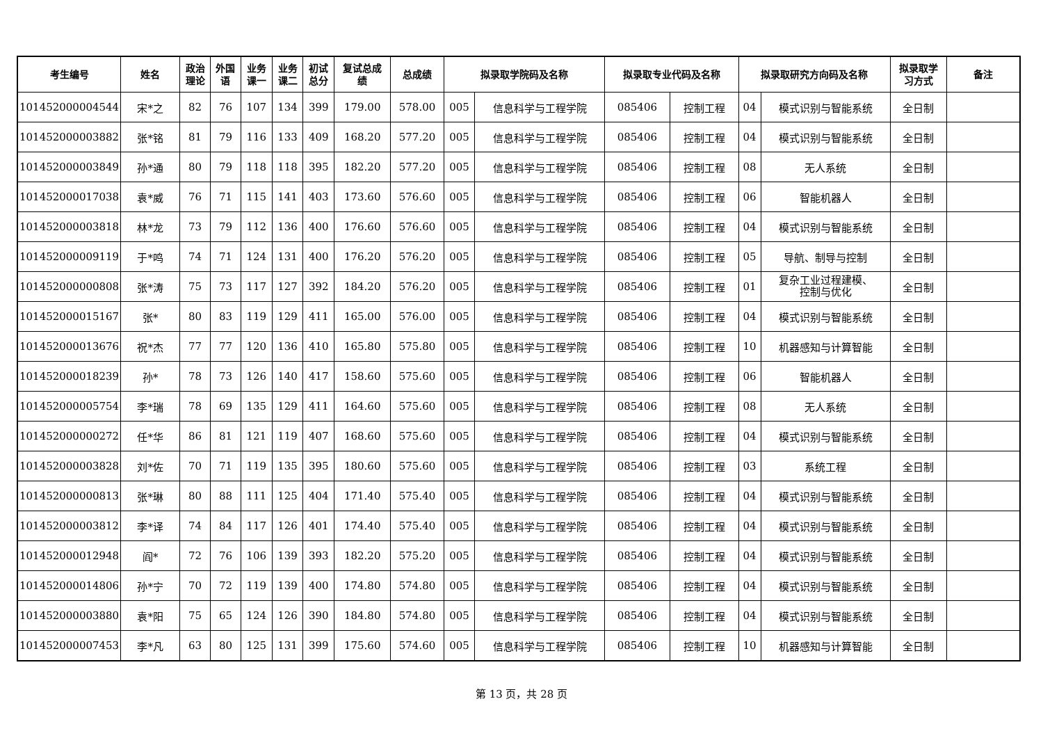| 考生编号 | 姓名 | 政治 理论 | 外国 语 | 业务 课一 | 业务 课二 | 初试 总分 | 复试总成 绩 | 总成绩 | 拟录取学院码及名称 | | 拟录取专业代码及名称 | | 拟录取研究方向码及名称 | | 拟录取学 习方式 | 备注 |
| --- | --- | --- | --- | --- | --- | --- | --- | --- | --- | --- | --- | --- | --- | --- | --- | --- |
| 101452000004544 | 宋*之 | 82 | 76 | 107 | 134 | 399 | 179.00 | 578.00 | 005 | 信息科学与工程学院 | 085406 | 控制工程 | 04 | 模式识别与智能系统 | 全日制 | |
| 101452000003882 | 张*铭 | 81 | 79 | 116 | 133 | 409 | 168.20 | 577.20 | 005 | 信息科学与工程学院 | 085406 | 控制工程 | 04 | 模式识别与智能系统 | 全日制 | |
| 101452000003849 | 孙*通 | 80 | 79 | 118 | 118 | 395 | 182.20 | 577.20 | 005 | 信息科学与工程学院 | 085406 | 控制工程 | 08 | 无人系统 | 全日制 | |
| 101452000017038 | 袁*威 | 76 | 71 | 115 | 141 | 403 | 173.60 | 576.60 | 005 | 信息科学与工程学院 | 085406 | 控制工程 | 06 | 智能机器人 | 全日制 | |
| 101452000003818 | 林*龙 | 73 | 79 | 112 | 136 | 400 | 176.60 | 576.60 | 005 | 信息科学与工程学院 | 085406 | 控制工程 | 04 | 模式识别与智能系统 | 全日制 | |
| 101452000009119 | 于*鸣 | 74 | 71 | 124 | 131 | 400 | 176.20 | 576.20 | 005 | 信息科学与工程学院 | 085406 | 控制工程 | 05 | 导航、制导与控制 | 全日制 | |
| 101452000000808 | 张*涛 | 75 | 73 | 117 | 127 | 392 | 184.20 | 576.20 | 005 | 信息科学与工程学院 | 085406 | 控制工程 | 01 | 复杂工业过程建模、 控制与优化 | 全日制 | |
| 101452000015167 | 张* | 80 | 83 | 119 | 129 | 411 | 165.00 | 576.00 | 005 | 信息科学与工程学院 | 085406 | 控制工程 | 04 | 模式识别与智能系统 | 全日制 | |
| 101452000013676 | 祝*杰 | 77 | 77 | 120 | 136 | 410 | 165.80 | 575.80 | 005 | 信息科学与工程学院 | 085406 | 控制工程 | 10 | 机器感知与计算智能 | 全日制 | |
| 101452000018239 | 孙* | 78 | 73 | 126 | 140 | 417 | 158.60 | 575.60 | 005 | 信息科学与工程学院 | 085406 | 控制工程 | 06 | 智能机器人 | 全日制 | |
| 101452000005754 | 李*瑞 | 78 | 69 | 135 | 129 | 411 | 164.60 | 575.60 | 005 | 信息科学与工程学院 | 085406 | 控制工程 | 08 | 无人系统 | 全日制 | |
| 101452000000272 | 任*华 | 86 | 81 | 121 | 119 | 407 | 168.60 | 575.60 | 005 | 信息科学与工程学院 | 085406 | 控制工程 | 04 | 模式识别与智能系统 | 全日制 | |
| 101452000003828 | 刘*佐 | 70 | 71 | 119 | 135 | 395 | 180.60 | 575.60 | 005 | 信息科学与工程学院 | 085406 | 控制工程 | 03 | 系统工程 | 全日制 | |
| 101452000000813 | 张*琳 | 80 | 88 | 111 | 125 | 404 | 171.40 | 575.40 | 005 | 信息科学与工程学院 | 085406 | 控制工程 | 04 | 模式识别与智能系统 | 全日制 | |
| 101452000003812 | 李*译 | 74 | 84 | 117 | 126 | 401 | 174.40 | 575.40 | 005 | 信息科学与工程学院 | 085406 | 控制工程 | 04 | 模式识别与智能系统 | 全日制 | |
| 101452000012948 | 阎* | 72 | 76 | 106 | 139 | 393 | 182.20 | 575.20 | 005 | 信息科学与工程学院 | 085406 | 控制工程 | 04 | 模式识别与智能系统 | 全日制 | |
| 101452000014806 | 孙*宁 | 70 | 72 | 119 | 139 | 400 | 174.80 | 574.80 | 005 | 信息科学与工程学院 | 085406 | 控制工程 | 04 | 模式识别与智能系统 | 全日制 | |
| 101452000003880 | 袁*阳 | 75 | 65 | 124 | 126 | 390 | 184.80 | 574.80 | 005 | 信息科学与工程学院 | 085406 | 控制工程 | 04 | 模式识别与智能系统 | 全日制 | |
| 101452000007453 | 李*凡 | 63 | 80 | 125 | 131 | 399 | 175.60 | 574.60 | 005 | 信息科学与工程学院 | 085406 | 控制工程 | 10 | 机器感知与计算智能 | 全日制 | |
第 13 页，共 28 页